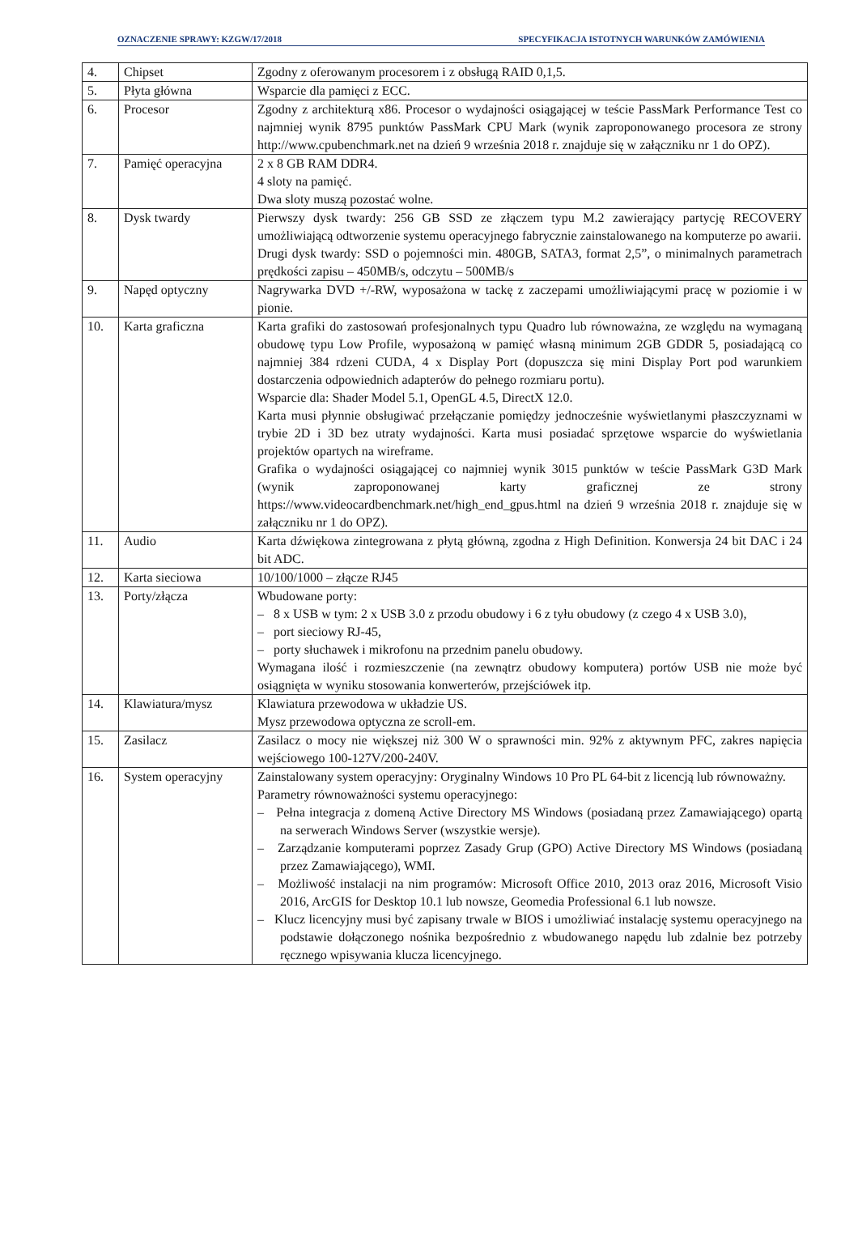OZNACZENIE SPRAWY: KZGW/17/2018 SPECYFIKACJA ISTOTNYCH WARUNKÓW ZAMÓWIENIA
| 4. | Chipset | Zgodny z oferowanym procesorem i z obsługą RAID 0,1,5. |
| 5. | Płyta główna | Wsparcie dla pamięci z ECC. |
| 6. | Procesor | Zgodny z architekturą x86. Procesor o wydajności osiągającej w teście PassMark Performance Test co najmniej wynik 8795 punktów PassMark CPU Mark (wynik zaproponowanego procesora ze strony http://www.cpubenchmark.net na dzień 9 września 2018 r. znajduje się w załączniku nr 1 do OPZ). |
| 7. | Pamięć operacyjna | 2 x 8 GB RAM DDR4. 4 sloty na pamięć. Dwa sloty muszą pozostać wolne. |
| 8. | Dysk twardy | Pierwszy dysk twardy: 256 GB SSD ze złączem typu M.2 zawierający partycję RECOVERY umożliwiającą odtworzenie systemu operacyjnego fabrycznie zainstalowanego na komputerze po awarii. Drugi dysk twardy: SSD o pojemności min. 480GB, SATA3, format 2,5”, o minimalnych parametrach prędkości zapisu – 450MB/s, odczytu – 500MB/s |
| 9. | Napęd optyczny | Nagrywarka DVD +/-RW, wyposażona w tackę z zaczepami umożliwiającymi pracę w poziomie i w pionie. |
| 10. | Karta graficzna | Karta grafiki do zastosowań profesjonalnych typu Quadro lub równoważna, ze względu na wymaganą obudowę typu Low Profile, wyposażoną w pamięć własną minimum 2GB GDDR 5, posiadającą co najmniej 384 rdzeni CUDA, 4 x Display Port (dopuszcza się mini Display Port pod warunkiem dostarczenia odpowiednich adapterów do pełnego rozmiaru portu). Wsparcie dla: Shader Model 5.1, OpenGL 4.5, DirectX 12.0. Karta musi płynnie obsługiwać przełączanie pomiędzy jednocześnie wyświetlanymi płaszczyznami w trybie 2D i 3D bez utraty wydajności. Karta musi posiadać sprzętowe wsparcie do wyświetlania projektów opartych na wireframe. Grafika o wydajności osiągającej co najmniej wynik 3015 punktów w teście PassMark G3D Mark (wynik zaproponowanej karty graficznej ze strony https://www.videocardbenchmark.net/high_end_gpus.html na dzień 9 września 2018 r. znajduje się w załączniku nr 1 do OPZ). |
| 11. | Audio | Karta dźwiękowa zintegrowana z płytą główną, zgodna z High Definition. Konwersja 24 bit DAC i 24 bit ADC. |
| 12. | Karta sieciowa | 10/100/1000 – złącze RJ45 |
| 13. | Porty/złącza | Wbudowane porty: – 8 x USB w tym: 2 x USB 3.0 z przodu obudowy i 6 z tyłu obudowy (z czego 4 x USB 3.0), – port sieciowy RJ-45, – porty słuchawek i mikrofonu na przednim panelu obudowy. Wymagana ilość i rozmieszczenie (na zewnątrz obudowy komputera) portów USB nie może być osiągnięta w wyniku stosowania konwerterów, przejściówek itp. |
| 14. | Klawiatura/mysz | Klawiatura przewodowa w układzie US. Mysz przewodowa optyczna ze scroll-em. |
| 15. | Zasilacz | Zasilacz o mocy nie większej niż 300 W o sprawności min. 92% z aktywnym PFC, zakres napięcia wejściowego 100-127V/200-240V. |
| 16. | System operacyjny | Zainstalowany system operacyjny: Oryginalny Windows 10 Pro PL 64-bit z licencją lub równoważny. Parametry równoważności systemu operacyjnego: – Pełna integracja z domeną Active Directory MS Windows (posiadaną przez Zamawiającego) opartą na serwerach Windows Server (wszystkie wersje). – Zarządzanie komputerami poprzez Zasady Grup (GPO) Active Directory MS Windows (posiadaną przez Zamawiającego), WMI. – Możliwość instalacji na nim programów: Microsoft Office 2010, 2013 oraz 2016, Microsoft Visio 2016, ArcGIS for Desktop 10.1 lub nowsze, Geomedia Professional 6.1 lub nowsze. – Klucz licencyjny musi być zapisany trwale w BIOS i umożliwiać instalację systemu operacyjnego na podstawie dołączonego nośnika bezpośrednio z wbudowanego napędu lub zdalnie bez potrzeby ręcznego wpisywania klucza licencyjnego. |